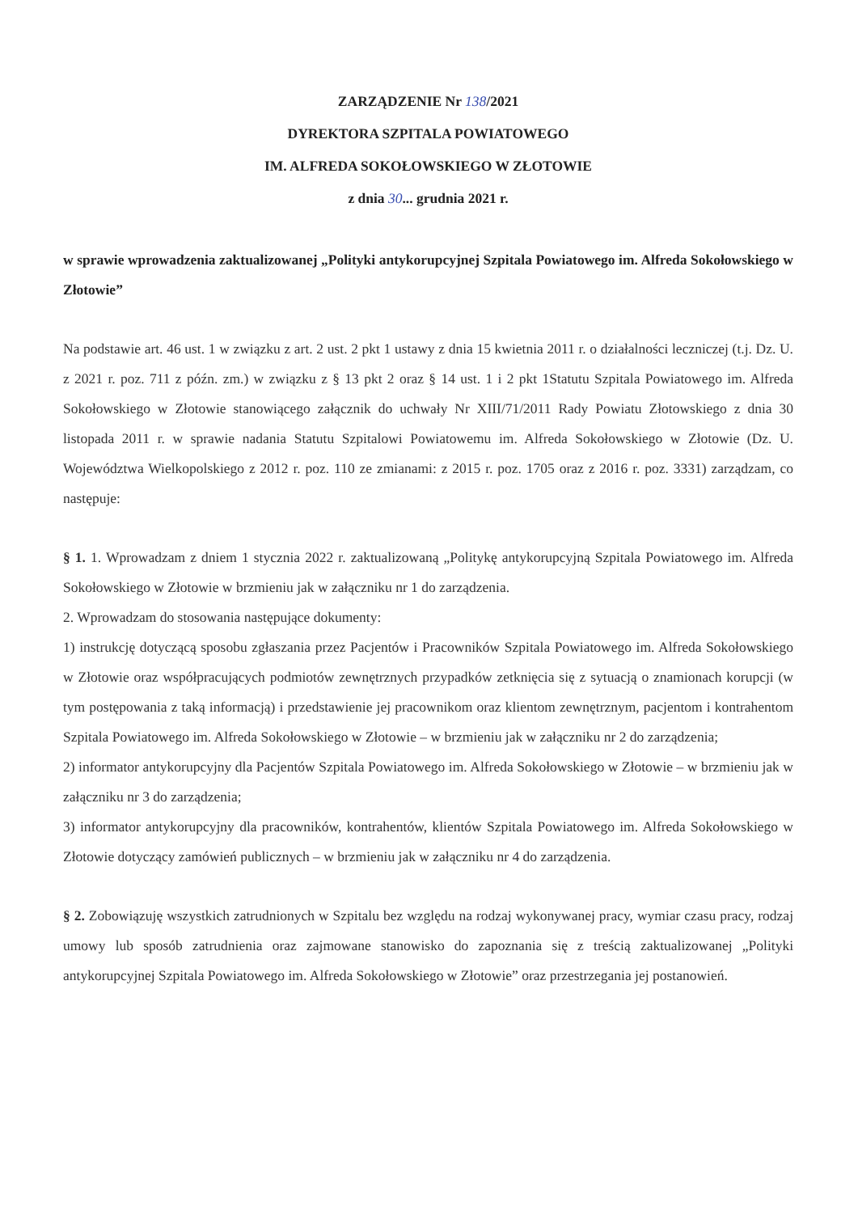ZARZĄDZENIE Nr 138/2021
DYREKTORA SZPITALA POWIATOWEGO
IM. ALFREDA SOKOŁOWSKIEGO W ZŁOTOWIE
z dnia 30... grudnia 2021 r.
w sprawie wprowadzenia zaktualizowanej „Polityki antykorupcyjnej Szpitala Powiatowego im. Alfreda Sokołowskiego w Złotowie”
Na podstawie art. 46 ust. 1 w związku z art. 2 ust. 2 pkt 1 ustawy z dnia 15 kwietnia 2011 r. o działalności leczniczej (t.j. Dz. U. z 2021 r. poz. 711 z późn. zm.) w związku z § 13 pkt 2 oraz § 14 ust. 1 i 2 pkt 1Statutu Szpitala Powiatowego im. Alfreda Sokołowskiego w Złotowie stanowiącego załącznik do uchwały Nr XIII/71/2011 Rady Powiatu Złotowskiego z dnia 30 listopada 2011 r. w sprawie nadania Statutu Szpitalowi Powiatowemu im. Alfreda Sokołowskiego w Złotowie (Dz. U. Województwa Wielkopolskiego z 2012 r. poz. 110 ze zmianami: z 2015 r. poz. 1705 oraz z 2016 r. poz. 3331) zarządzam, co następuje:
§ 1. 1. Wprowadzam z dniem 1 stycznia 2022 r. zaktualizowaną „Politykę antykorupcyjną Szpitala Powiatowego im. Alfreda Sokołowskiego w Złotowie w brzmieniu jak w załączniku nr 1 do zarządzenia.
2. Wprowadzam do stosowania następujące dokumenty:
1) instrukcję dotyczącą sposobu zgłaszania przez Pacjentów i Pracowników Szpitala Powiatowego im. Alfreda Sokołowskiego w Złotowie oraz współpracujących podmiotów zewnętrznych przypadków zetknięcia się z sytuacją o znamionach korupcji (w tym postępowania z taką informacją) i przedstawienie jej pracownikom oraz klientom zewnętrznym, pacjentom i kontrahentom Szpitala Powiatowego im. Alfreda Sokołowskiego w Złotowie – w brzmieniu jak w załączniku nr 2 do zarządzenia;
2) informator antykorupcyjny dla Pacjentów Szpitala Powiatowego im. Alfreda Sokołowskiego w Złotowie – w brzmieniu jak w załączniku nr 3 do zarządzenia;
3) informator antykorupcyjny dla pracowników, kontrahentów, klientów Szpitala Powiatowego im. Alfreda Sokołowskiego w Złotowie dotyczący zamówień publicznych – w brzmieniu jak w załączniku nr 4 do zarządzenia.
§ 2. Zobowiązuję wszystkich zatrudnionych w Szpitalu bez względu na rodzaj wykonywanej pracy, wymiar czasu pracy, rodzaj umowy lub sposób zatrudnienia oraz zajmowane stanowisko do zapoznania się z treścią zaktualizowanej „Polityki antykorupcyjnej Szpitala Powiatowego im. Alfreda Sokołowskiego w Złotowie” oraz przestrzegania jej postanowień.